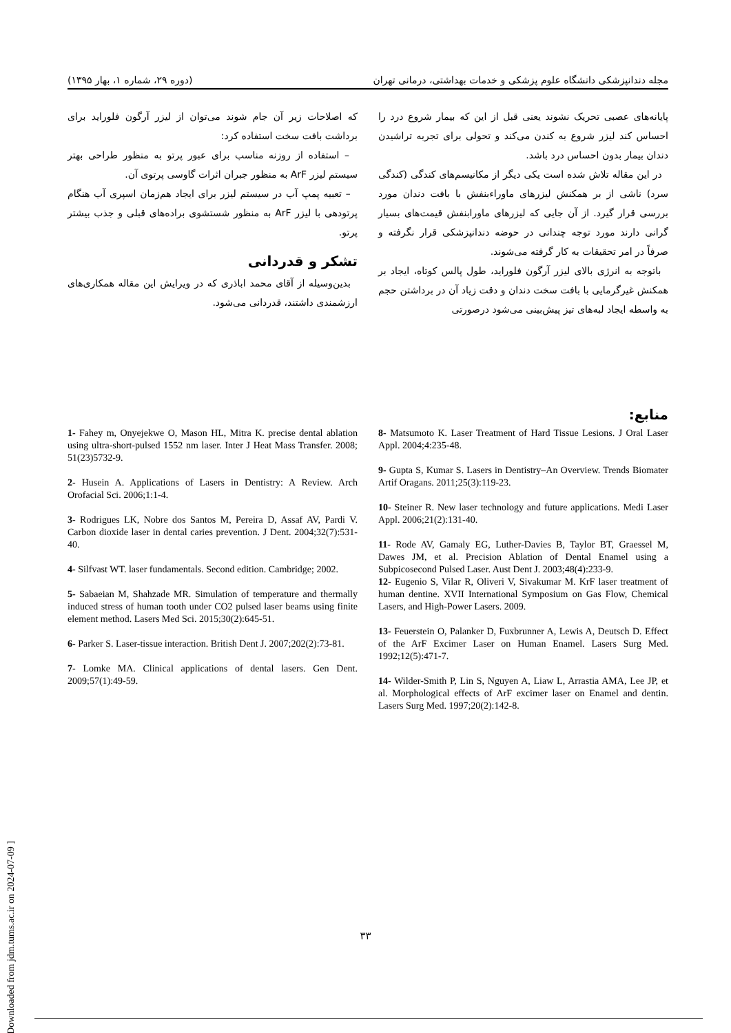مجله دندانپزشکی دانشگاه علوم پزشکی و خدمات بهداشتی، درمانی تهران (دوره ۲۹، شماره ۱، بهار ۱۳۹۵)
پایانه‌های عصبی تحریک نشوند یعنی قبل از این که بیمار شروع درد را احساس کند لیزر شروع به کندن می‌کند و تحولی برای تجربه تراشیدن دندان بیمار بدون احساس درد باشد.
در این مقاله تلاش شده است یکی دیگر از مکانیسم‌های کندگی (کندگی سرد) ناشی از بر همکنش لیزرهای ماوراءبنفش با بافت دندان مورد بررسی قرار گیرد. از آن جایی که لیزرهای ماورابنفش قیمت‌های بسیار گرانی دارند مورد توجه چندانی در حوضه دندانپزشکی قرار نگرفته و صرفاً در امر تحقیقات به کار گرفته می‌شوند.
باتوجه به انرژی بالای لیزر آرگون فلوراید، طول پالس کوتاه، ایجاد بر همکنش غیرگرمایی با بافت سخت دندان و دقت زیاد آن در برداشتن حجم به واسطه ایجاد لبه‌های تیز پیش‌بینی می‌شود درصورتی
که اصلاحات زیر آن جام شوند می‌توان از لیزر آرگون فلوراید برای برداشت بافت سخت استفاده کرد:
– استفاده از روزنه مناسب برای عبور پرتو به منظور طراحی بهتر سیستم لیزر ArF به منظور جبران اثرات گاوسی پرتوی آن.
– تعبیه پمپ آب در سیستم لیزر برای ایجاد هم‌زمان اسپری آب هنگام پرتودهی با لیزر ArF به منظور شستشوی براده‌های قبلی و جذب بیشتر پرتو.
تشکر و قدردانی
بدین‌وسیله از آقای محمد اباذری که در ویرایش این مقاله همکاری‌های ارزشمندی داشتند، قدردانی می‌شود.
منابع:
8- Matsumoto K. Laser Treatment of Hard Tissue Lesions. J Oral Laser Appl. 2004;4:235-48.
9- Gupta S, Kumar S. Lasers in Dentistry–An Overview. Trends Biomater Artif Oragans. 2011;25(3):119-23.
10- Steiner R. New laser technology and future applications. Medi Laser Appl. 2006;21(2):131-40.
11- Rode AV, Gamaly EG, Luther-Davies B, Taylor BT, Graessel M, Dawes JM, et al. Precision Ablation of Dental Enamel using a Subpicosecond Pulsed Laser. Aust Dent J. 2003;48(4):233-9.
12- Eugenio S, Vilar R, Oliveri V, Sivakumar M. KrF laser treatment of human dentine. XVII International Symposium on Gas Flow, Chemical Lasers, and High-Power Lasers. 2009.
13- Feuerstein O, Palanker D, Fuxbrunner A, Lewis A, Deutsch D. Effect of the ArF Excimer Laser on Human Enamel. Lasers Surg Med. 1992;12(5):471-7.
14- Wilder-Smith P, Lin S, Nguyen A, Liaw L, Arrastia AMA, Lee JP, et al. Morphological effects of ArF excimer laser on Enamel and dentin. Lasers Surg Med. 1997;20(2):142-8.
1- Fahey m, Onyejekwe O, Mason HL, Mitra K. precise dental ablation using ultra-short-pulsed 1552 nm laser. Inter J Heat Mass Transfer. 2008; 51(23)5732-9.
2- Husein A. Applications of Lasers in Dentistry: A Review. Arch Orofacial Sci. 2006;1:1-4.
3- Rodrigues LK, Nobre dos Santos M, Pereira D, Assaf AV, Pardi V. Carbon dioxide laser in dental caries prevention. J Dent. 2004;32(7):531-40.
4- Silfvast WT. laser fundamentals. Second edition. Cambridge; 2002.
5- Sabaeian M, Shahzade MR. Simulation of temperature and thermally induced stress of human tooth under CO2 pulsed laser beams using finite element method. Lasers Med Sci. 2015;30(2):645-51.
6- Parker S. Laser-tissue interaction. British Dent J. 2007;202(2):73-81.
7- Lomke MA. Clinical applications of dental lasers. Gen Dent. 2009;57(1):49-59.
۳۳
[ Downloaded from jdm.tums.ac.ir on 2024-07-09 ]